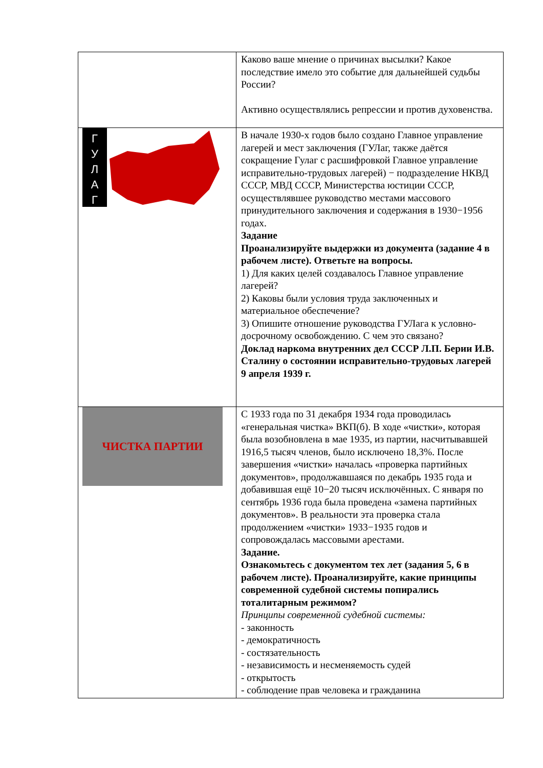| | Каково ваше мнение о причинах высылки? Какое последствие имело это событие для дальнейшей судьбы России? Активно осуществлялись репрессии и против духовенства. |
| Г У Л А Г | В начале 1930-х годов было создано Главное управление лагерей и мест заключения (ГУЛаг, также даётся сокращение Гулаг с расшифровкой Главное управление исправительно-трудовых лагерей) − подразделение НКВД СССР, МВД СССР, Министерства юстиции СССР, осуществлявшее руководство местами массового принудительного заключения и содержания в 1930−1956 годах. Задание Проанализируйте выдержки из документа (задание 4 в рабочем листе). Ответьте на вопросы. 1) Для каких целей создавалось Главное управление лагерей? 2) Каковы были условия труда заключенных и материальное обеспечение? 3) Опишите отношение руководства ГУЛага к условно-досрочному освобождению. С чем это связано? Доклад наркома внутренних дел СССР Л.П. Берии И.В. Сталину о состоянии исправительно-трудовых лагерей 9 апреля 1939 г. |
| ЧИСТКА ПАРТИИ | С 1933 года по 31 декабря 1934 года проводилась «генеральная чистка» ВКП(б). В ходе «чистки», которая была возобновлена в мае 1935, из партии, насчитывавшей 1916,5 тысяч членов, было исключено 18,3%. После завершения «чистки» началась «проверка партийных документов», продолжавшаяся по декабрь 1935 года и добавившая ещё 10−20 тысяч исключённых. С января по сентябрь 1936 года была проведена «замена партийных документов». В реальности эта проверка стала продолжением «чистки» 1933−1935 годов и сопровождалась массовыми арестами. Задание. Ознакомьтесь с документом тех лет (задания 5, 6 в рабочем листе). Проанализируйте, какие принципы современной судебной системы попирались тоталитарным режимом? Принципы современной судебной системы: - законность - демократичность - состязательность - независимость и несменяемость судей - открытость - соблюдение прав человека и гражданина |